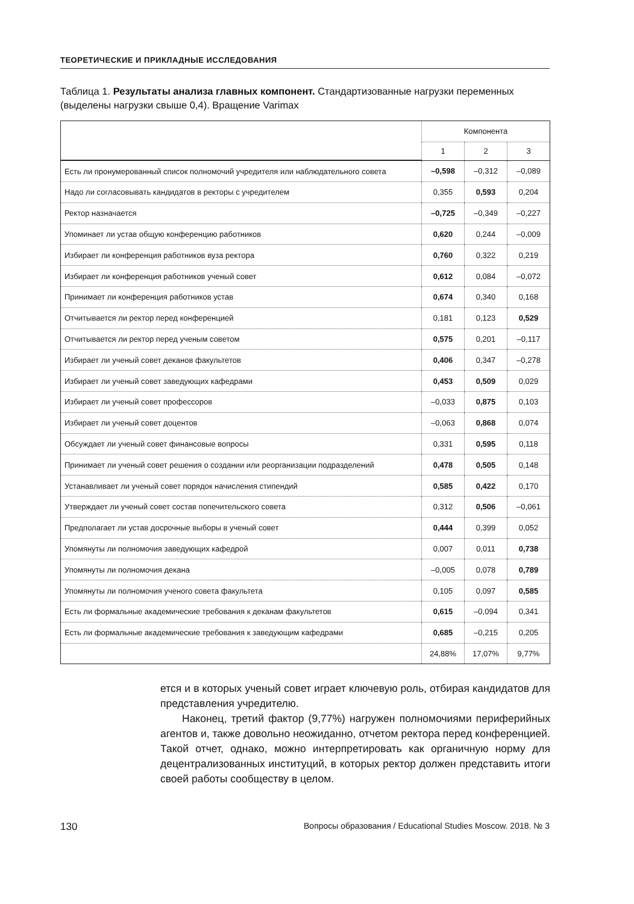ТЕОРЕТИЧЕСКИЕ И ПРИКЛАДНЫЕ ИССЛЕДОВАНИЯ
Таблица 1. Результаты анализа главных компонент. Стандартизованные нагрузки переменных (выделены нагрузки свыше 0,4). Вращение Varimax
| | Компонента | | |
| --- | --- | --- | --- |
| | 1 | 2 | 3 |
| Есть ли пронумерованный список полномочий учредителя или наблюдательного совета | –0,598 | –0,312 | –0,089 |
| Надо ли согласовывать кандидатов в ректоры с учредителем | 0,355 | 0,593 | 0,204 |
| Ректор назначается | –0,725 | –0,349 | –0,227 |
| Упоминает ли устав общую конференцию работников | 0,620 | 0,244 | –0,009 |
| Избирает ли конференция работников вуза ректора | 0,760 | 0,322 | 0,219 |
| Избирает ли конференция работников ученый совет | 0,612 | 0,084 | –0,072 |
| Принимает ли конференция работников устав | 0,674 | 0,340 | 0,168 |
| Отчитывается ли ректор перед конференцией | 0,181 | 0,123 | 0,529 |
| Отчитывается ли ректор перед ученым советом | 0,575 | 0,201 | –0,117 |
| Избирает ли ученый совет деканов факультетов | 0,406 | 0,347 | –0,278 |
| Избирает ли ученый совет заведующих кафедрами | 0,453 | 0,509 | 0,029 |
| Избирает ли ученый совет профессоров | –0,033 | 0,875 | 0,103 |
| Избирает ли ученый совет доцентов | –0,063 | 0,868 | 0,074 |
| Обсуждает ли ученый совет финансовые вопросы | 0,331 | 0,595 | 0,118 |
| Принимает ли ученый совет решения о создании или реорганизации подразделений | 0,478 | 0,505 | 0,148 |
| Устанавливает ли ученый совет порядок начисления стипендий | 0,585 | 0,422 | 0,170 |
| Утверждает ли ученый совет состав попечительского совета | 0,312 | 0,506 | –0,061 |
| Предполагает ли устав досрочные выборы в ученый совет | 0,444 | 0,399 | 0,052 |
| Упомянуты ли полномочия заведующих кафедрой | 0,007 | 0,011 | 0,738 |
| Упомянуты ли полномочия декана | –0,005 | 0,078 | 0,789 |
| Упомянуты ли полномочия ученого совета факультета | 0,105 | 0,097 | 0,585 |
| Есть ли формальные академические требования к деканам факультетов | 0,615 | –0,094 | 0,341 |
| Есть ли формальные академические требования к заведующим кафедрами | 0,685 | –0,215 | 0,205 |
| | 24,88% | 17,07% | 9,77% |
ется и в которых ученый совет играет ключевую роль, отбирая кандидатов для представления учредителю.
Наконец, третий фактор (9,77%) нагружен полномочиями периферийных агентов и, также довольно неожиданно, отчетом ректора перед конференцией. Такой отчет, однако, можно интерпретировать как органичную норму для децентрализованных институций, в которых ректор должен представить итоги своей работы сообществу в целом.
130 Вопросы образования / Educational Studies Moscow. 2018. № 3